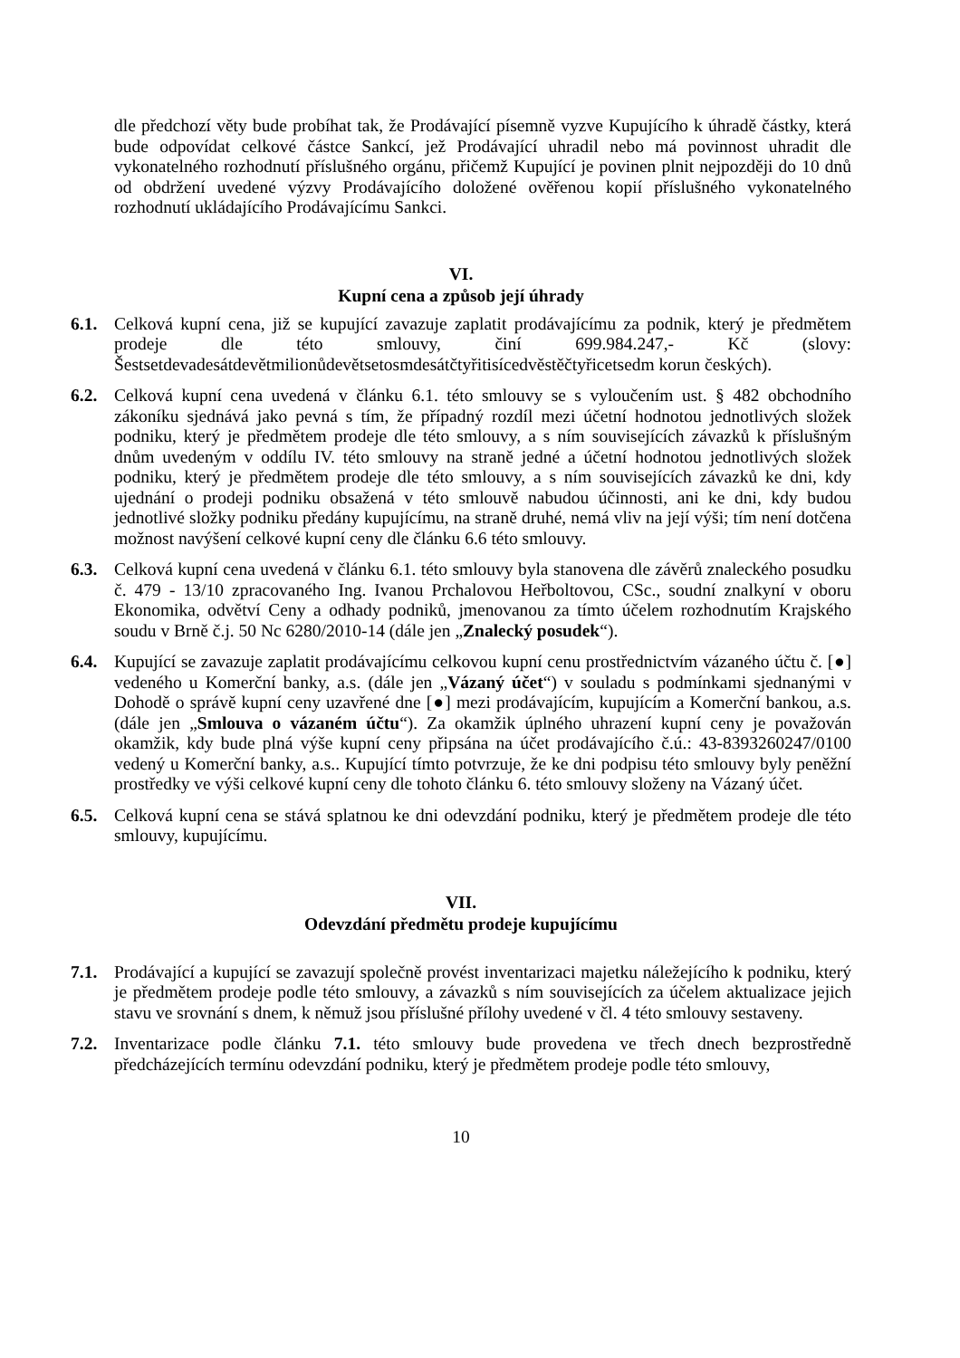dle předchozí věty bude probíhat tak, že Prodávající písemně vyzve Kupujícího k úhradě částky, která bude odpovídat celkové částce Sankcí, jež Prodávající uhradil nebo má povinnost uhradit dle vykonatelného rozhodnutí příslušného orgánu, přičemž Kupující je povinen plnit nejpozději do 10 dnů od obdržení uvedené výzvy Prodávajícího doložené ověřenou kopií příslušného vykonatelného rozhodnutí ukládajícího Prodávajícímu Sankci.
VI.
Kupní cena a způsob její úhrady
6.1. Celková kupní cena, již se kupující zavazuje zaplatit prodávajícímu za podnik, který je předmětem prodeje dle této smlouvy, činí 699.984.247,- Kč (slovy: Šestsetdevadesátdevětmilionůdevětsetosmdesátčtyřitisícedvěstěčtyřicetsedm korun českých).
6.2. Celková kupní cena uvedená v článku 6.1. této smlouvy se s vyloučením ust. § 482 obchodního zákoníku sjednává jako pevná s tím, že případný rozdíl mezi účetní hodnotou jednotlivých složek podniku, který je předmětem prodeje dle této smlouvy, a s ním souvisejících závazků k příslušným dnům uvedeným v oddílu IV. této smlouvy na straně jedné a účetní hodnotou jednotlivých složek podniku, který je předmětem prodeje dle této smlouvy, a s ním souvisejících závazků ke dni, kdy ujednání o prodeji podniku obsažená v této smlouvě nabudou účinnosti, ani ke dni, kdy budou jednotlivé složky podniku předány kupujícímu, na straně druhé, nemá vliv na její výši; tím není dotčena možnost navýšení celkové kupní ceny dle článku 6.6 této smlouvy.
6.3. Celková kupní cena uvedená v článku 6.1. této smlouvy byla stanovena dle závěrů znaleckého posudku č. 479 - 13/10 zpracovaného Ing. Ivanou Prchalovou Heřboltovou, CSc., soudní znalkyní v oboru Ekonomika, odvětví Ceny a odhady podniků, jmenovanou za tímto účelem rozhodnutím Krajského soudu v Brně č.j. 50 Nc 6280/2010-14 (dále jen „Znalecký posudek“).
6.4. Kupující se zavazuje zaplatit prodávajícímu celkovou kupní cenu prostřednictvím vázaného účtu č. [●] vedeného u Komerční banky, a.s. (dále jen „Vázaný účet“) v souladu s podmínkami sjednanými v Dohodě o správě kupní ceny uzavřené dne [●] mezi prodávajícím, kupujícím a Komerční bankou, a.s. (dále jen „Smlouva o vázaném účtu“). Za okamžik úplného uhrazení kupní ceny je považován okamžik, kdy bude plná výše kupní ceny připsána na účet prodávajícího č.ú.: 43-8393260247/0100 vedený u Komerční banky, a.s.. Kupující tímto potvrzuje, že ke dni podpisu této smlouvy byly peněžní prostředky ve výši celkové kupní ceny dle tohoto článku 6. této smlouvy složeny na Vázaný účet.
6.5. Celková kupní cena se stává splatnou ke dni odevzdání podniku, který je předmětem prodeje dle této smlouvy, kupujícímu.
VII.
Odevzdání předmětu prodeje kupujícímu
7.1. Prodávající a kupující se zavazují společně provést inventarizaci majetku náležejícího k podniku, který je předmětem prodeje podle této smlouvy, a závazků s ním souvisejících za účelem aktualizace jejich stavu ve srovnání s dnem, k němuž jsou příslušné přílohy uvedené v čl. 4 této smlouvy sestaveny.
7.2. Inventarizace podle článku 7.1. této smlouvy bude provedena ve třech dnech bezprostředně předcházejících termínu odevzdání podniku, který je předmětem prodeje podle této smlouvy,
10